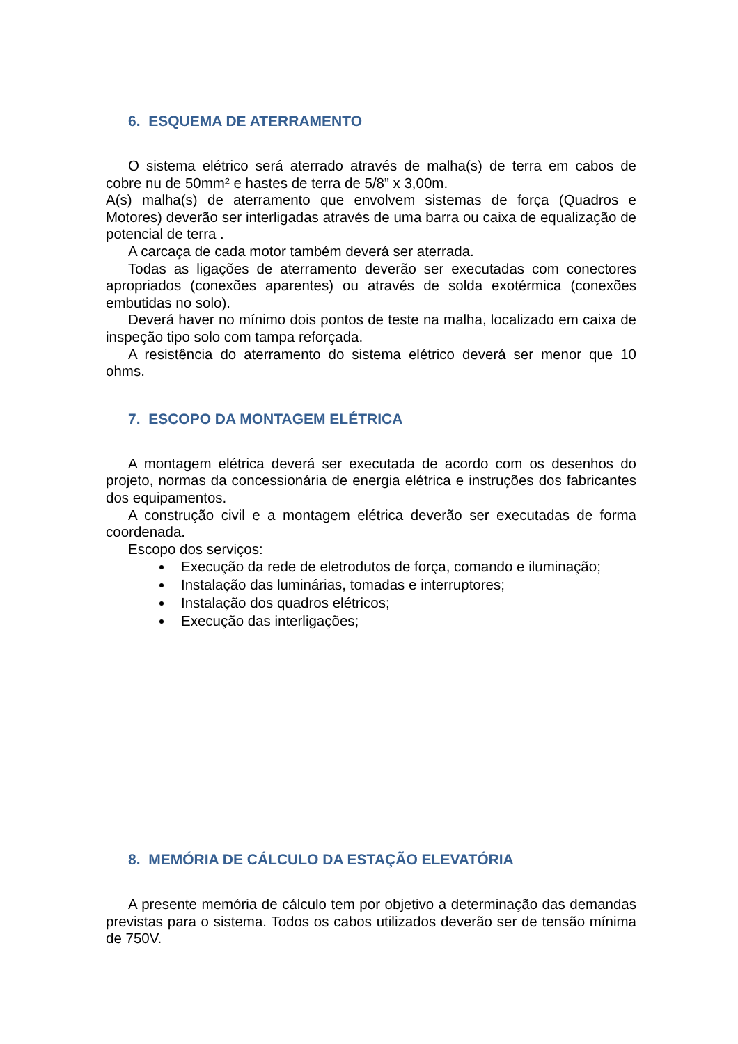6. ESQUEMA DE ATERRAMENTO
O sistema elétrico será aterrado através de malha(s) de terra em cabos de cobre nu de 50mm² e hastes de terra de 5/8” x 3,00m.
A(s) malha(s) de aterramento que envolvem sistemas de força (Quadros e Motores) deverão ser interligadas através de uma barra ou caixa de equalização de potencial de terra .
A carcaça de cada motor também deverá ser aterrada.
Todas as ligações de aterramento deverão ser executadas com conectores apropriados (conexões aparentes) ou através de solda exotérmica (conexões embutidas no solo).
Deverá haver no mínimo dois pontos de teste na malha, localizado em caixa de inspeção tipo solo com tampa reforçada.
A resistência do aterramento do sistema elétrico deverá ser menor que 10 ohms.
7. ESCOPO DA MONTAGEM ELÉTRICA
A montagem elétrica deverá ser executada de acordo com os desenhos do projeto, normas da concessionária de energia elétrica e instruções dos fabricantes dos equipamentos.
A construção civil e a montagem elétrica deverão ser executadas de forma coordenada.
Escopo dos serviços:
Execução da rede de eletrodutos de força, comando e iluminação;
Instalação das luminárias, tomadas e interruptores;
Instalação dos quadros elétricos;
Execução das interligações;
8. MEMÓRIA DE CÁLCULO DA ESTAÇÃO ELEVATÓRIA
A presente memória de cálculo tem por objetivo a determinação das demandas previstas para o sistema. Todos os cabos utilizados deverão ser de tensão mínima de 750V.